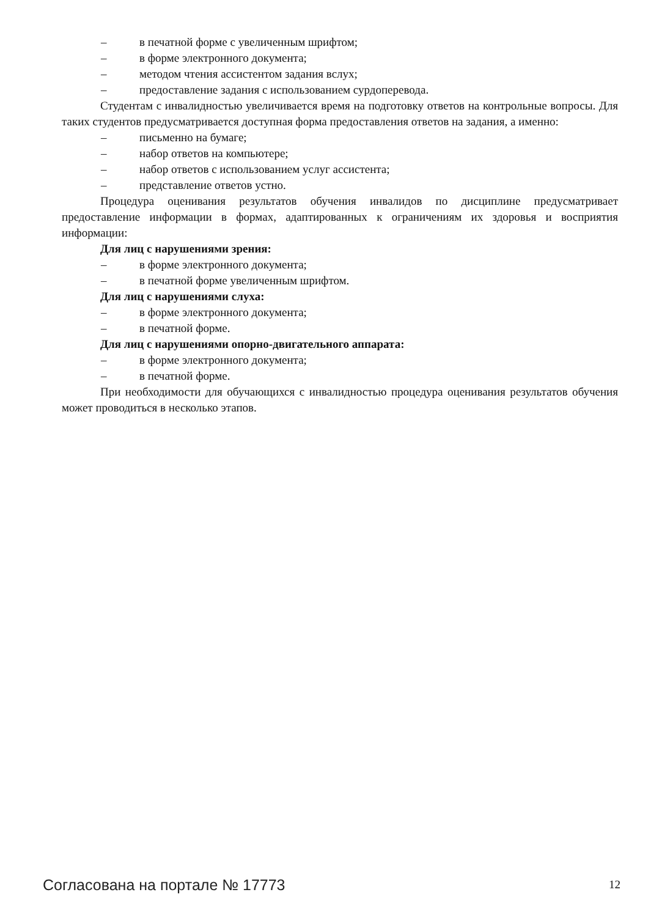– в печатной форме с увеличенным шрифтом;
– в форме электронного документа;
– методом чтения ассистентом задания вслух;
– предоставление задания с использованием сурдоперевода.
Студентам с инвалидностью увеличивается время на подготовку ответов на контрольные вопросы. Для таких студентов предусматривается доступная форма предоставления ответов на задания, а именно:
– письменно на бумаге;
– набор ответов на компьютере;
– набор ответов с использованием услуг ассистента;
– представление ответов устно.
Процедура оценивания результатов обучения инвалидов по дисциплине предусматривает предоставление информации в формах, адаптированных к ограничениям их здоровья и восприятия информации:
Для лиц с нарушениями зрения:
– в форме электронного документа;
– в печатной форме увеличенным шрифтом.
Для лиц с нарушениями слуха:
– в форме электронного документа;
– в печатной форме.
Для лиц с нарушениями опорно-двигательного аппарата:
– в форме электронного документа;
– в печатной форме.
При необходимости для обучающихся с инвалидностью процедура оценивания результатов обучения может проводиться в несколько этапов.
Согласована на портале № 17773 12